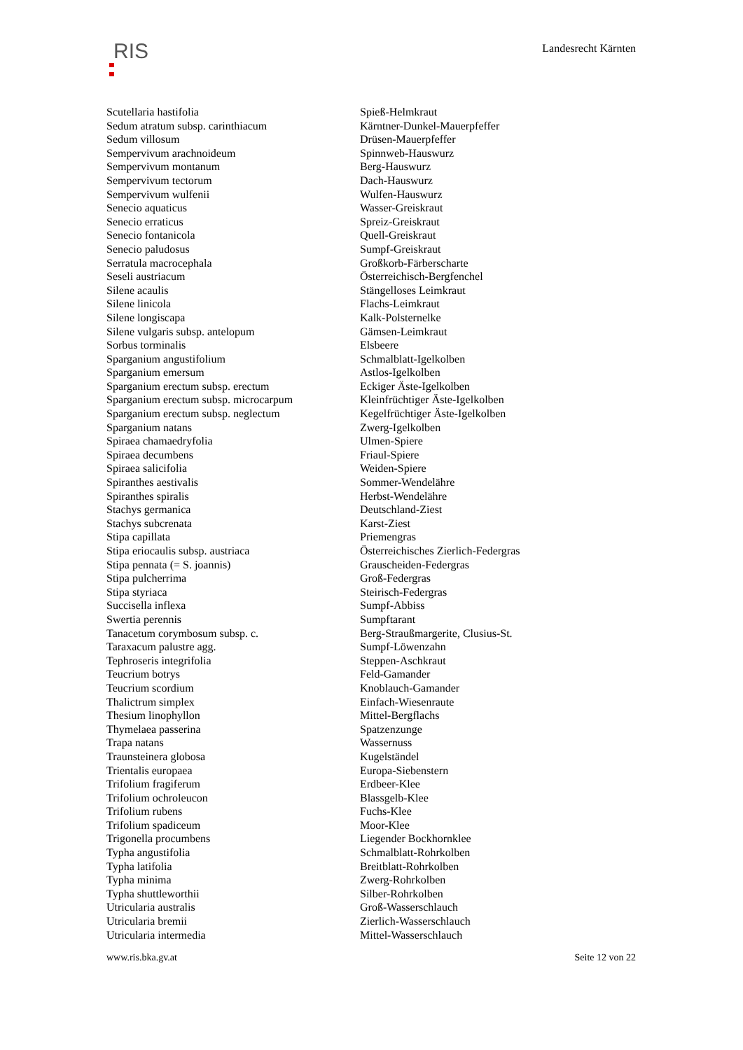RIS Landesrecht Kärnten
| Scutellaria hastifolia | Spieß-Helmkraut |
| Sedum atratum subsp. carinthiacum | Kärntner-Dunkel-Mauerpfeffer |
| Sedum villosum | Drüsen-Mauerpfeffer |
| Sempervivum arachnoideum | Spinnweb-Hauswurz |
| Sempervivum montanum | Berg-Hauswurz |
| Sempervivum tectorum | Dach-Hauswurz |
| Sempervivum wulfenii | Wulfen-Hauswurz |
| Senecio aquaticus | Wasser-Greiskraut |
| Senecio erraticus | Spreiz-Greiskraut |
| Senecio fontanicola | Quell-Greiskraut |
| Senecio paludosus | Sumpf-Greiskraut |
| Serratula macrocephala | Großkorb-Färberscharte |
| Seseli austriacum | Österreichisch-Bergfenchel |
| Silene acaulis | Stängelloses Leimkraut |
| Silene linicola | Flachs-Leimkraut |
| Silene longiscapa | Kalk-Polsternelke |
| Silene vulgaris subsp. antelopum | Gämsen-Leimkraut |
| Sorbus torminalis | Elsbeere |
| Sparganium angustifolium | Schmalblatt-Igelkolben |
| Sparganium emersum | Astlos-Igelkolben |
| Sparganium erectum subsp. erectum | Eckiger Äste-Igelkolben |
| Sparganium erectum subsp. microcarpum | Kleinfrüchtiger Äste-Igelkolben |
| Sparganium erectum subsp. neglectum | Kegelfrüchtiger Äste-Igelkolben |
| Sparganium natans | Zwerg-Igelkolben |
| Spiraea chamaedryfolia | Ulmen-Spiere |
| Spiraea decumbens | Friaul-Spiere |
| Spiraea salicifolia | Weiden-Spiere |
| Spiranthes aestivalis | Sommer-Wendelähre |
| Spiranthes spiralis | Herbst-Wendelähre |
| Stachys germanica | Deutschland-Ziest |
| Stachys subcrenata | Karst-Ziest |
| Stipa capillata | Priemengras |
| Stipa eriocaulis subsp. austriaca | Österreichisches Zierlich-Federgras |
| Stipa pennata (= S. joannis) | Grauscheiden-Federgras |
| Stipa pulcherrima | Groß-Federgras |
| Stipa styriaca | Steirisch-Federgras |
| Succisella inflexa | Sumpf-Abbiss |
| Swertia perennis | Sumpftarant |
| Tanacetum corymbosum subsp. c. | Berg-Straußmargerite, Clusius-St. |
| Taraxacum palustre agg. | Sumpf-Löwenzahn |
| Tephroseris integrifolia | Steppen-Aschkraut |
| Teucrium botrys | Feld-Gamander |
| Teucrium scordium | Knoblauch-Gamander |
| Thalictrum simplex | Einfach-Wiesenraute |
| Thesium linophyllon | Mittel-Bergflachs |
| Thymelaea passerina | Spatzenzunge |
| Trapa natans | Wassernuss |
| Traunsteinera globosa | Kugelständel |
| Trientalis europaea | Europa-Siebenstern |
| Trifolium fragiferum | Erdbeer-Klee |
| Trifolium ochroleucon | Blassgelb-Klee |
| Trifolium rubens | Fuchs-Klee |
| Trifolium spadiceum | Moor-Klee |
| Trigonella procumbens | Liegender Bockhornklee |
| Typha angustifolia | Schmalblatt-Rohrkolben |
| Typha latifolia | Breitblatt-Rohrkolben |
| Typha minima | Zwerg-Rohrkolben |
| Typha shuttleworthii | Silber-Rohrkolben |
| Utricularia australis | Groß-Wasserschlauch |
| Utricularia bremii | Zierlich-Wasserschlauch |
| Utricularia intermedia | Mittel-Wasserschlauch |
www.ris.bka.gv.at Seite 12 von 22